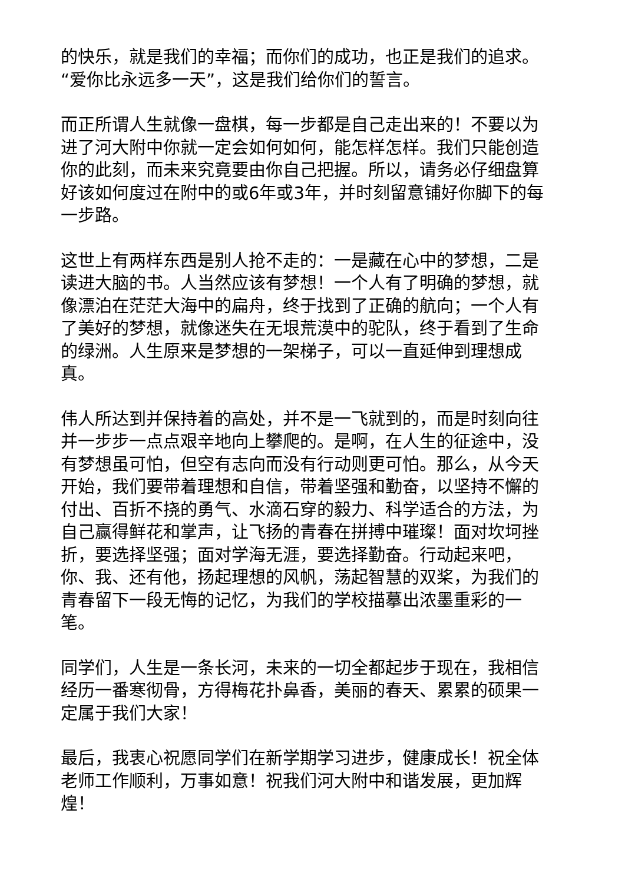的快乐，就是我们的幸福；而你们的成功，也正是我们的追求。“爱你比永远多一天”，这是我们给你们的誓言。
而正所谓人生就像一盘棋，每一步都是自己走出来的！不要以为进了河大附中你就一定会如何如何，能怎样怎样。我们只能创造你的此刻，而未来究竟要由你自己把握。所以，请务必仔细盘算好该如何度过在附中的或6年或3年，并时刻留意铺好你脚下的每一步路。
这世上有两样东西是别人抢不走的：一是藏在心中的梦想，二是读进大脑的书。人当然应该有梦想！一个人有了明确的梦想，就像漂泊在茫茫大海中的扁舟，终于找到了正确的航向；一个人有了美好的梦想，就像迷失在无垠荒漠中的驼队，终于看到了生命的绿洲。人生原来是梦想的一架梯子，可以一直延伸到理想成真。
伟人所达到并保持着的高处，并不是一飞就到的，而是时刻向往并一步步一点点艰辛地向上攀爬的。是啊，在人生的征途中，没有梦想虽可怕，但空有志向而没有行动则更可怕。那么，从今天开始，我们要带着理想和自信，带着坚强和勤奋，以坚持不懈的付出、百折不挠的勇气、水滴石穿的毅力、科学适合的方法，为自己赢得鲜花和掌声，让飞扬的青春在拼搏中璀璨！面对坎坷挫折，要选择坚强；面对学海无涯，要选择勤奋。行动起来吧，你、我、还有他，扬起理想的风帆，荡起智慧的双桨，为我们的青春留下一段无悔的记忆，为我们的学校描摹出浓墨重彩的一笔。
同学们，人生是一条长河，未来的一切全都起步于现在，我相信经历一番寒彻骨，方得梅花扑鼻香，美丽的春天、累累的硕果一定属于我们大家！
最后，我衷心祝愿同学们在新学期学习进步，健康成长！祝全体老师工作顺利，万事如意！祝我们河大附中和谐发展，更加辉煌！